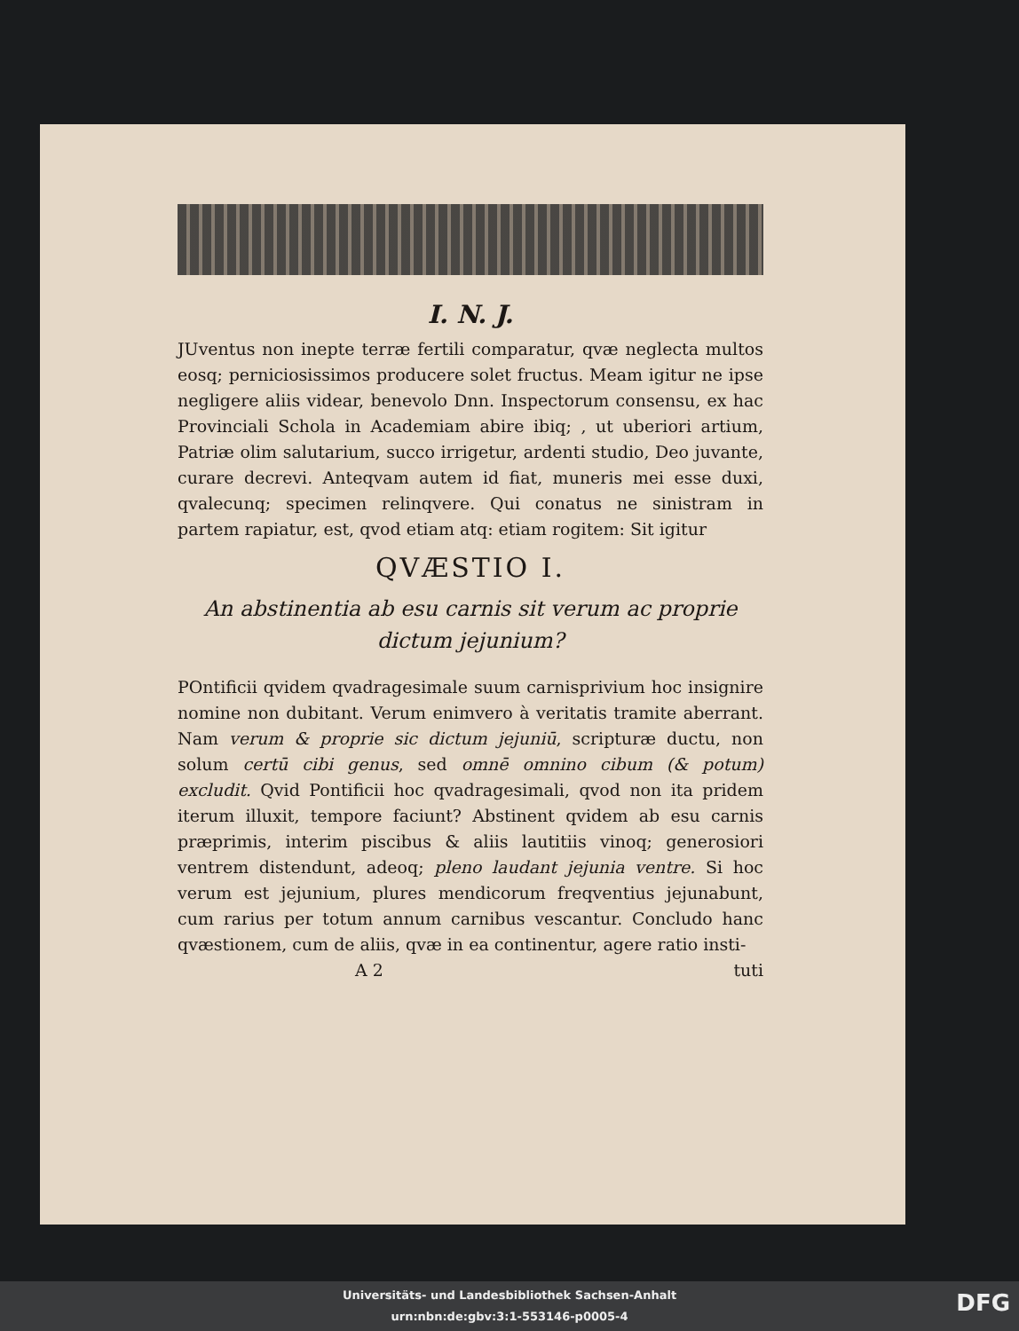I. N. J.
JUventus non inepte terræ fertili comparatur, qvæ neglecta multos eosq; perniciosissimos producere solet fructus. Meam igitur ne ipse negligere aliis videar, benevolo Dnn. Inspectorum consensu, ex hac Provinciali Schola in Academiam abire ibiq; , ut uberiori artium, Patriæ olim salutarium, succo irrigetur, ardenti studio, Deo juvante, curare decrevi. Anteqvam autem id fiat, muneris mei esse duxi, qvalecunq; specimen relinqvere. Qui conatus ne sinistram in partem rapiatur, est, qvod etiam atq: etiam rogitem: Sit igitur
QVÆSTIO I.
An abstinentia ab esu carnis sit verum ac proprie dictum jejunium?
POntificii qvidem qvadragesimale suum carnisprivium hoc insignire nomine non dubitant. Verum enimvero à veritatis tramite aberrant. Nam verum & proprie sic dictum jejuniū, scripturæ ductu, non solum certū cibi genus, sed omnē omnino cibum (& potum) excludit. Qvid Pontificii hoc qvadragesimali, qvod non ita pridem iterum illuxit, tempore faciunt? Abstinent qvidem ab esu carnis præprimis, interim piscibus & aliis lautitiis vinoq; generosiori ventrem distendunt, adeoq; pleno laudant jejunia ventre. Si hoc verum est jejunium, plures mendicorum freqventius jejunabunt, cum rarius per totum annum carnibus vescantur. Concludo hanc qvæstionem, cum de aliis, qvæ in ea continentur, agere ratio insti-
A 2 tuti
Universitäts- und Landesbibliothek Sachsen-Anhalt
urn:nbn:de:gbv:3:1-553146-p0005-4
DFG